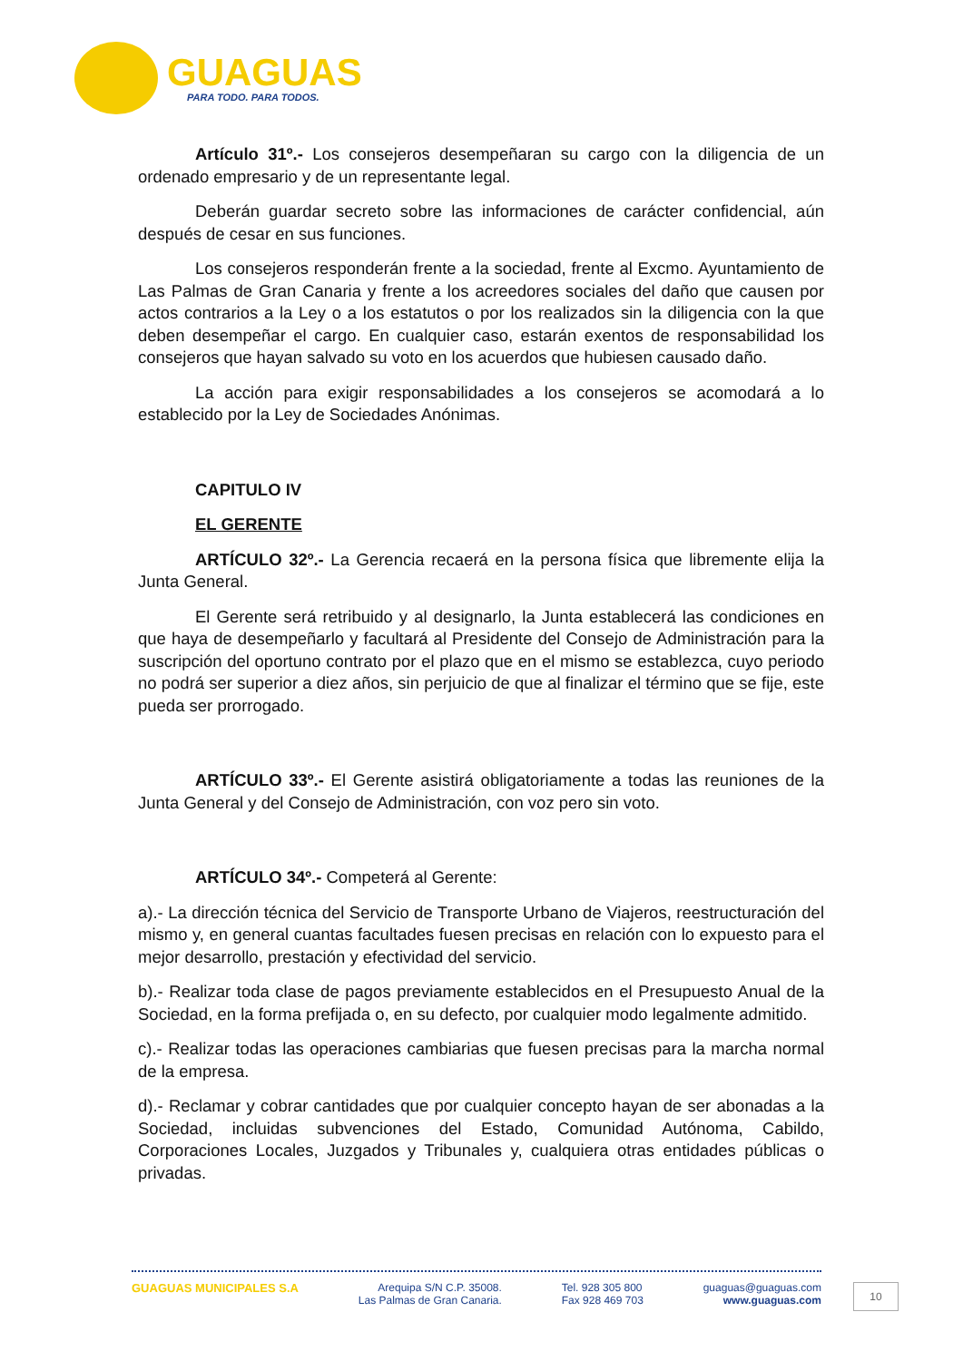GUAGUAS
PARA TODO. PARA TODOS.
Artículo 31º.- Los consejeros desempeñaran su cargo con la diligencia de un ordenado empresario y de un representante legal.
Deberán guardar secreto sobre las informaciones de carácter confidencial, aún después de cesar en sus funciones.
Los consejeros responderán frente a la sociedad, frente al Excmo. Ayuntamiento de Las Palmas de Gran Canaria y frente a los acreedores sociales del daño que causen por actos contrarios a la Ley o a los estatutos o por los realizados sin la diligencia con la que deben desempeñar el cargo. En cualquier caso, estarán exentos de responsabilidad los consejeros que hayan salvado su voto en los acuerdos que hubiesen causado daño.
La acción para exigir responsabilidades a los consejeros se acomodará a lo establecido por la Ley de Sociedades Anónimas.
CAPITULO IV
EL GERENTE
ARTÍCULO 32º.- La Gerencia recaerá en la persona física que libremente elija la Junta General.
El Gerente será retribuido y al designarlo, la Junta establecerá las condiciones en que haya de desempeñarlo y facultará al Presidente del Consejo de Administración para la suscripción del oportuno contrato por el plazo que en el mismo se establezca, cuyo periodo no podrá ser superior a diez años, sin perjuicio de que al finalizar el término que se fije, este pueda ser prorrogado.
ARTÍCULO 33º.- El Gerente asistirá obligatoriamente a todas las reuniones de la Junta General y del Consejo de Administración, con voz pero sin voto.
ARTÍCULO 34º.- Competerá al Gerente:
a).- La dirección técnica del Servicio de Transporte Urbano de Viajeros, reestructuración del mismo y, en general cuantas facultades fuesen precisas en relación con lo expuesto para el mejor desarrollo, prestación y efectividad del servicio.
b).- Realizar toda clase de pagos previamente establecidos en el Presupuesto Anual de la Sociedad, en la forma prefijada o, en su defecto, por cualquier modo legalmente admitido.
c).- Realizar todas las operaciones cambiarias que fuesen precisas para la marcha normal de la empresa.
d).- Reclamar y cobrar cantidades que por cualquier concepto hayan de ser abonadas a la Sociedad, incluidas subvenciones del Estado, Comunidad Autónoma, Cabildo, Corporaciones Locales, Juzgados y Tribunales y, cualquiera otras entidades públicas o privadas.
GUAGUAS MUNICIPALES S.A Arequipa S/N C.P. 35008.
Las Palmas de Gran Canaria.
Tel. 928 305 800
Fax 928 469 703
guaguas@guaguas.com
www.guaguas.com
10